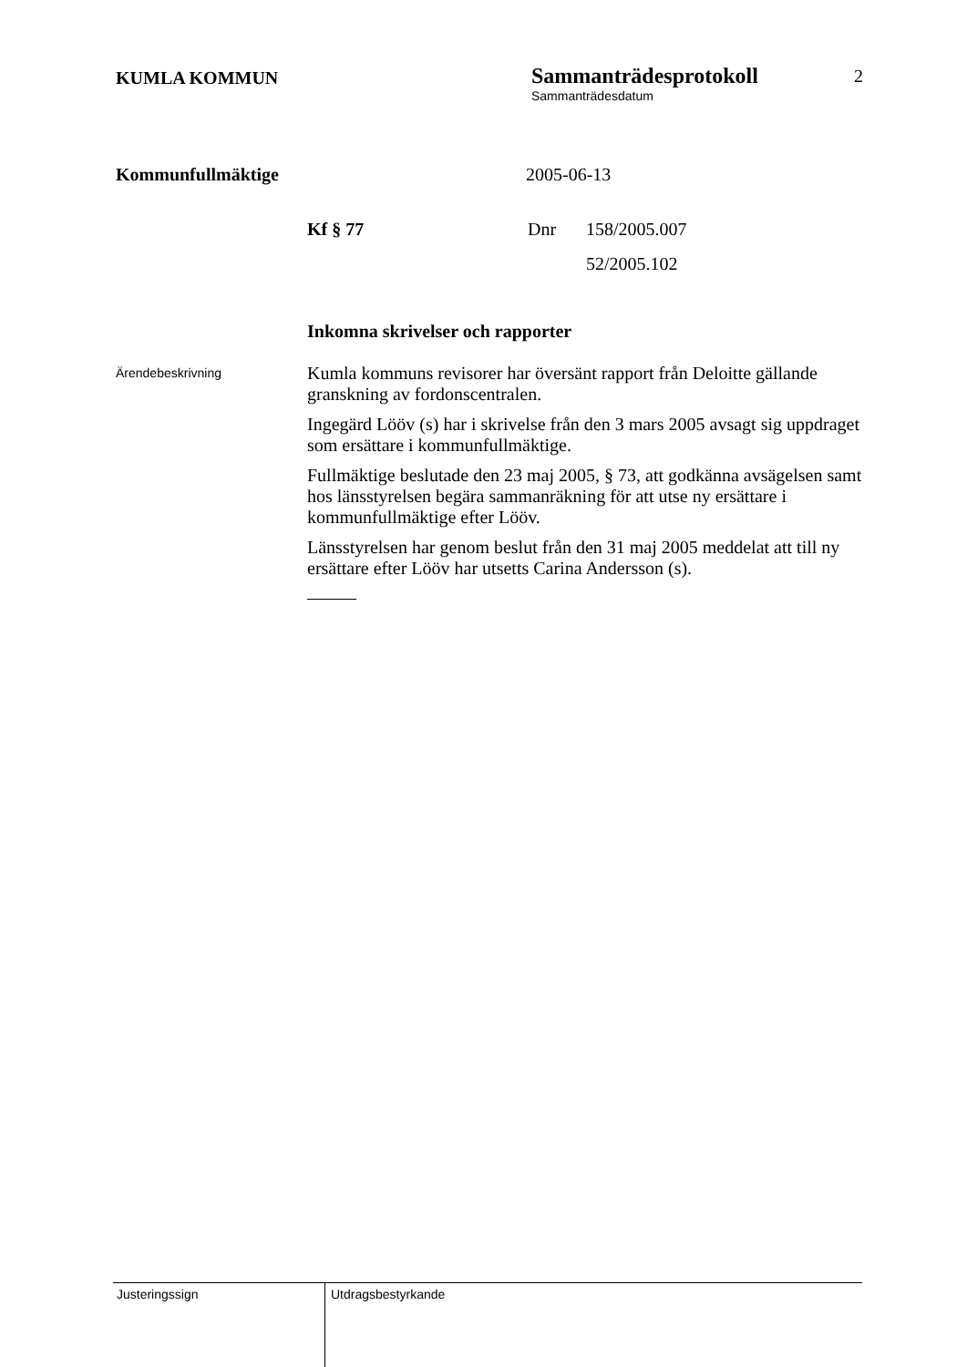KUMLA KOMMUN
Sammanträdesprotokoll
Sammanträdesdatum
2
Kommunfullmäktige 2005-06-13
Kf § 77 Dnr 158/2005.007
52/2005.102
Inkomna skrivelser och rapporter
Ärendebeskrivning
Kumla kommuns revisorer har översänt rapport från Deloitte gällande granskning av fordonscentralen.
Ingegärd Lööv (s) har i skrivelse från den 3 mars 2005 avsagt sig uppdraget som ersättare i kommunfullmäktige.
Fullmäktige beslutade den 23 maj 2005, § 73, att godkänna avsägelsen samt hos länsstyrelsen begära sammanräkning för att utse ny ersättare i kommunfullmäktige efter Lööv.
Länsstyrelsen har genom beslut från den 31 maj 2005 meddelat att till ny ersättare efter Lööv har utsetts Carina Andersson (s).
Justeringssign
Utdragsbestyrkande